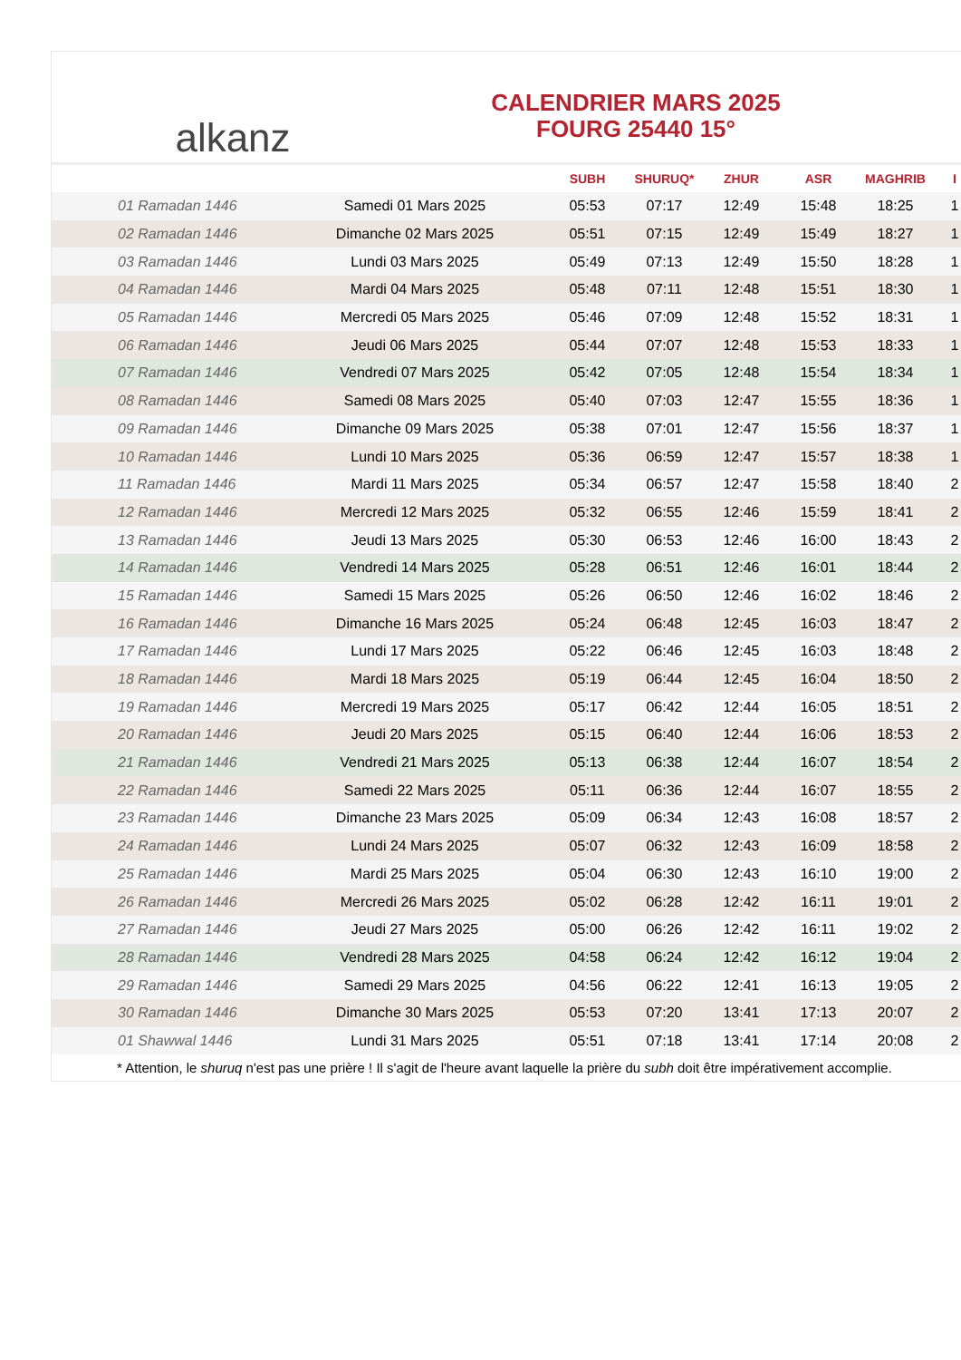alkanz
CALENDRIER MARS 2025
FOURG 25440 15°
| | | SUBH | SHURUQ* | ZHUR | ASR | MAGHRIB | I |
| --- | --- | --- | --- | --- | --- | --- | --- |
| 01 Ramadan 1446 | Samedi 01 Mars 2025 | 05:53 | 07:17 | 12:49 | 15:48 | 18:25 | 1 |
| 02 Ramadan 1446 | Dimanche 02 Mars 2025 | 05:51 | 07:15 | 12:49 | 15:49 | 18:27 | 1 |
| 03 Ramadan 1446 | Lundi 03 Mars 2025 | 05:49 | 07:13 | 12:49 | 15:50 | 18:28 | 1 |
| 04 Ramadan 1446 | Mardi 04 Mars 2025 | 05:48 | 07:11 | 12:48 | 15:51 | 18:30 | 1 |
| 05 Ramadan 1446 | Mercredi 05 Mars 2025 | 05:46 | 07:09 | 12:48 | 15:52 | 18:31 | 1 |
| 06 Ramadan 1446 | Jeudi 06 Mars 2025 | 05:44 | 07:07 | 12:48 | 15:53 | 18:33 | 1 |
| 07 Ramadan 1446 | Vendredi 07 Mars 2025 | 05:42 | 07:05 | 12:48 | 15:54 | 18:34 | 1 |
| 08 Ramadan 1446 | Samedi 08 Mars 2025 | 05:40 | 07:03 | 12:47 | 15:55 | 18:36 | 1 |
| 09 Ramadan 1446 | Dimanche 09 Mars 2025 | 05:38 | 07:01 | 12:47 | 15:56 | 18:37 | 1 |
| 10 Ramadan 1446 | Lundi 10 Mars 2025 | 05:36 | 06:59 | 12:47 | 15:57 | 18:38 | 1 |
| 11 Ramadan 1446 | Mardi 11 Mars 2025 | 05:34 | 06:57 | 12:47 | 15:58 | 18:40 | 2 |
| 12 Ramadan 1446 | Mercredi 12 Mars 2025 | 05:32 | 06:55 | 12:46 | 15:59 | 18:41 | 2 |
| 13 Ramadan 1446 | Jeudi 13 Mars 2025 | 05:30 | 06:53 | 12:46 | 16:00 | 18:43 | 2 |
| 14 Ramadan 1446 | Vendredi 14 Mars 2025 | 05:28 | 06:51 | 12:46 | 16:01 | 18:44 | 2 |
| 15 Ramadan 1446 | Samedi 15 Mars 2025 | 05:26 | 06:50 | 12:46 | 16:02 | 18:46 | 2 |
| 16 Ramadan 1446 | Dimanche 16 Mars 2025 | 05:24 | 06:48 | 12:45 | 16:03 | 18:47 | 2 |
| 17 Ramadan 1446 | Lundi 17 Mars 2025 | 05:22 | 06:46 | 12:45 | 16:03 | 18:48 | 2 |
| 18 Ramadan 1446 | Mardi 18 Mars 2025 | 05:19 | 06:44 | 12:45 | 16:04 | 18:50 | 2 |
| 19 Ramadan 1446 | Mercredi 19 Mars 2025 | 05:17 | 06:42 | 12:44 | 16:05 | 18:51 | 2 |
| 20 Ramadan 1446 | Jeudi 20 Mars 2025 | 05:15 | 06:40 | 12:44 | 16:06 | 18:53 | 2 |
| 21 Ramadan 1446 | Vendredi 21 Mars 2025 | 05:13 | 06:38 | 12:44 | 16:07 | 18:54 | 2 |
| 22 Ramadan 1446 | Samedi 22 Mars 2025 | 05:11 | 06:36 | 12:44 | 16:07 | 18:55 | 2 |
| 23 Ramadan 1446 | Dimanche 23 Mars 2025 | 05:09 | 06:34 | 12:43 | 16:08 | 18:57 | 2 |
| 24 Ramadan 1446 | Lundi 24 Mars 2025 | 05:07 | 06:32 | 12:43 | 16:09 | 18:58 | 2 |
| 25 Ramadan 1446 | Mardi 25 Mars 2025 | 05:04 | 06:30 | 12:43 | 16:10 | 19:00 | 2 |
| 26 Ramadan 1446 | Mercredi 26 Mars 2025 | 05:02 | 06:28 | 12:42 | 16:11 | 19:01 | 2 |
| 27 Ramadan 1446 | Jeudi 27 Mars 2025 | 05:00 | 06:26 | 12:42 | 16:11 | 19:02 | 2 |
| 28 Ramadan 1446 | Vendredi 28 Mars 2025 | 04:58 | 06:24 | 12:42 | 16:12 | 19:04 | 2 |
| 29 Ramadan 1446 | Samedi 29 Mars 2025 | 04:56 | 06:22 | 12:41 | 16:13 | 19:05 | 2 |
| 30 Ramadan 1446 | Dimanche 30 Mars 2025 | 05:53 | 07:20 | 13:41 | 17:13 | 20:07 | 2 |
| 01 Shawwal 1446 | Lundi 31 Mars 2025 | 05:51 | 07:18 | 13:41 | 17:14 | 20:08 | 2 |
* Attention, le shuruq n'est pas une prière ! Il s'agit de l'heure avant laquelle la prière du subh doit être impérativement accomplie.